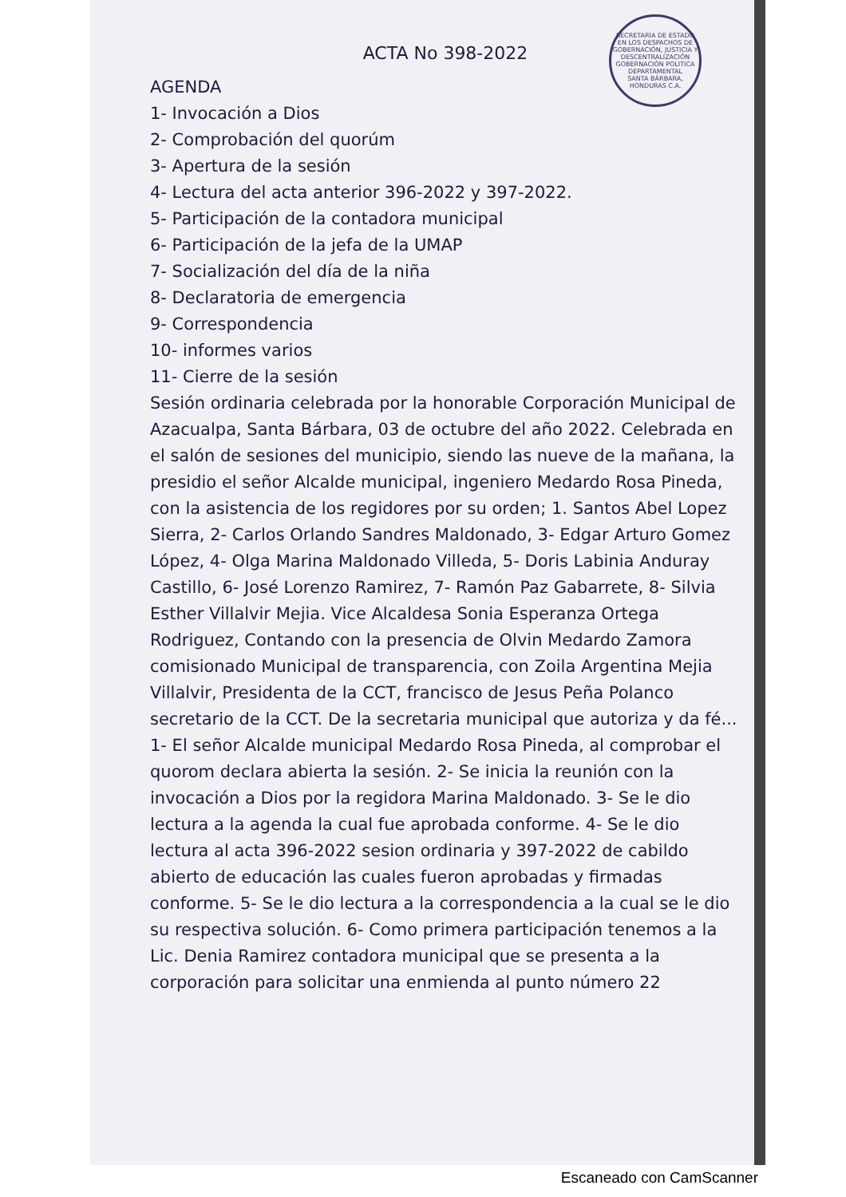SECRETARÍA DE ESTADO EN LOS DESPACHOS DE GOBERNACIÓN, JUSTICIA Y DESCENTRALIZACIÓN
GOBERNACIÓN POLITICA DEPARTAMENTAL
SANTA BÁRBARA, HONDURAS C.A.
ACTA No 398-2022
AGENDA
1- Invocación a Dios
2- Comprobación del quorúm
3- Apertura de la sesión
4- Lectura del acta anterior 396-2022 y 397-2022.
5- Participación de la contadora municipal
6- Participación de la jefa de la UMAP
7- Socialización del día de la niña
8- Declaratoria de emergencia
9- Correspondencia
10- informes varios
11- Cierre de la sesión
Sesión ordinaria celebrada por la honorable Corporación Municipal de Azacualpa, Santa Bárbara, 03 de octubre del año 2022. Celebrada en el salón de sesiones del municipio, siendo las nueve de la mañana, la presidio el señor Alcalde municipal, ingeniero Medardo Rosa Pineda, con la asistencia de los regidores por su orden; 1. Santos Abel Lopez Sierra, 2- Carlos Orlando Sandres Maldonado, 3- Edgar Arturo Gomez López, 4- Olga Marina Maldonado Villeda, 5- Doris Labinia Anduray Castillo, 6- José Lorenzo Ramirez, 7- Ramón Paz Gabarrete, 8- Silvia Esther Villalvir Mejia. Vice Alcaldesa Sonia Esperanza Ortega Rodriguez, Contando con la presencia de Olvin Medardo Zamora comisionado Municipal de transparencia, con Zoila Argentina Mejia Villalvir, Presidenta de la CCT, francisco de Jesus Peña Polanco secretario de la CCT. De la secretaria municipal que autoriza y da fé... 1- El señor Alcalde municipal Medardo Rosa Pineda, al comprobar el quorom declara abierta la sesión. 2- Se inicia la reunión con la invocación a Dios por la regidora Marina Maldonado. 3- Se le dio lectura a la agenda la cual fue aprobada conforme. 4- Se le dio lectura al acta 396-2022 sesion ordinaria y 397-2022 de cabildo abierto de educación las cuales fueron aprobadas y firmadas conforme. 5- Se le dio lectura a la correspondencia a la cual se le dio su respectiva solución. 6- Como primera participación tenemos a la Lic. Denia Ramirez contadora municipal que se presenta a la corporación para solicitar una enmienda al punto número 22
Escaneado con CamScanner